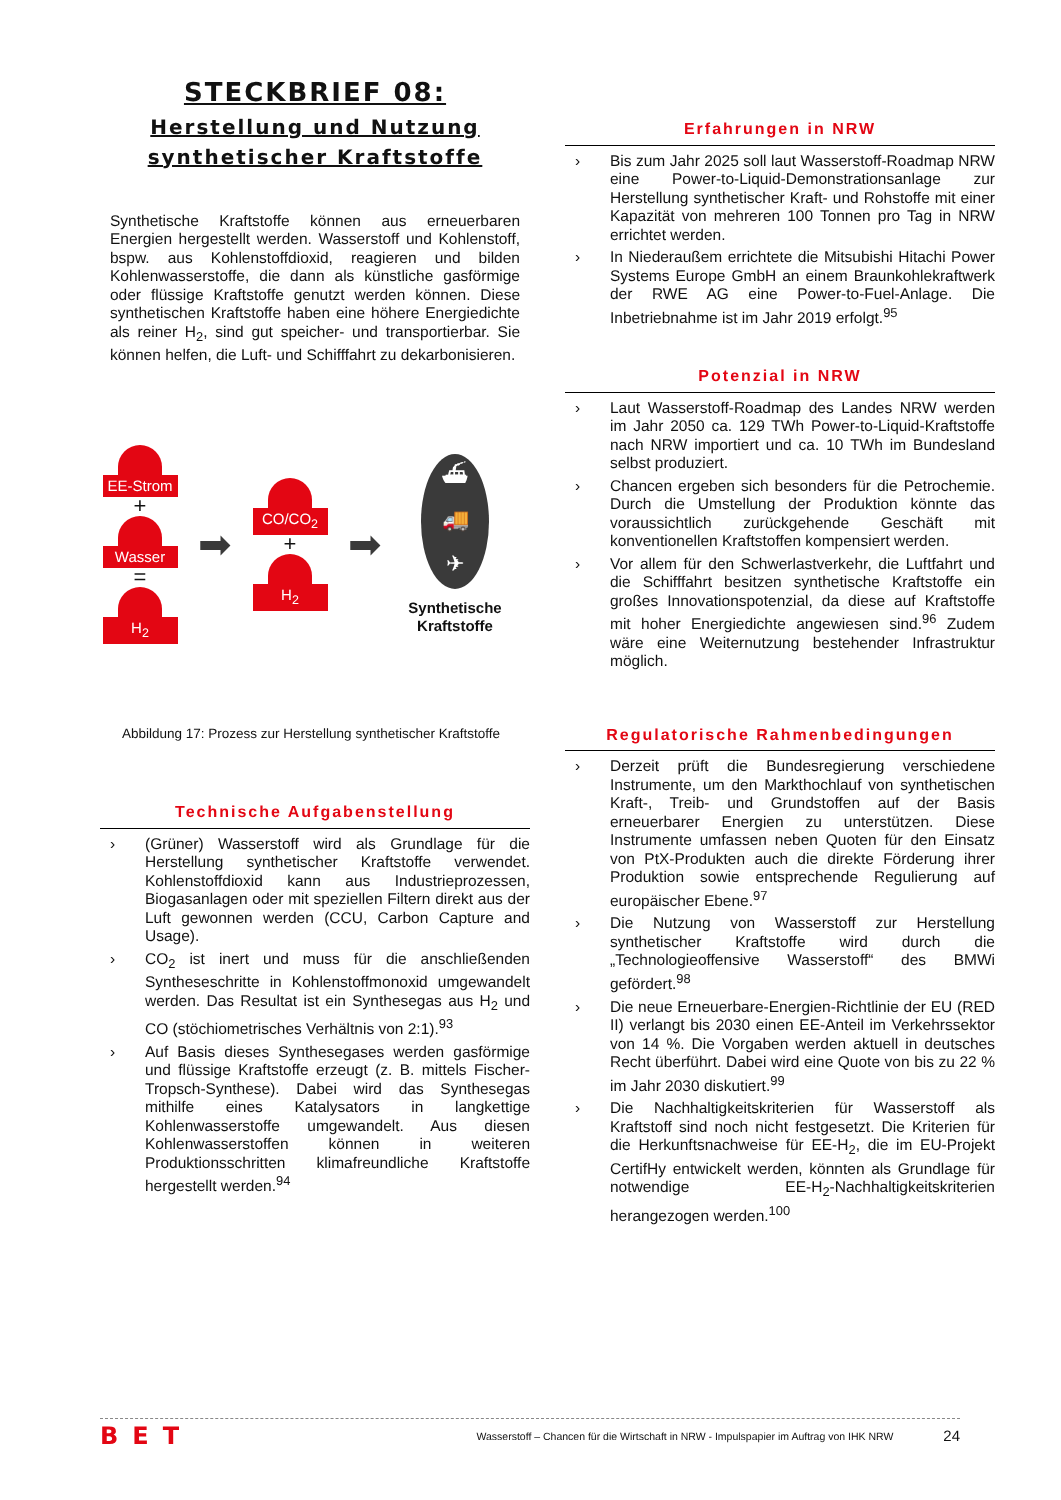STECKBRIEF 08:
Herstellung und Nutzung synthetischer Kraftstoffe
Synthetische Kraftstoffe können aus erneuerbaren Energien hergestellt werden. Wasserstoff und Kohlenstoff, bspw. aus Kohlenstoffdioxid, reagieren und bilden Kohlenwasserstoffe, die dann als künstliche gasförmige oder flüssige Kraftstoffe genutzt werden können. Diese synthetischen Kraftstoffe haben eine höhere Energiedichte als reiner H<sub>2</sub>, sind gut speicher- und transportierbar. Sie können helfen, die Luft- und Schifffahrt zu dekarbonisieren.
EE-Strom
+
Wasser
=
H<sub>2</sub>
➡
CO/CO<sub>2</sub>
+
H<sub>2</sub>
➡
⛴
🚚
✈
Synthetische Kraftstoffe
Abbildung 17: Prozess zur Herstellung synthetischer Kraftstoffe
Technische Aufgabenstellung
› (Grüner) Wasserstoff wird als Grundlage für die Herstellung synthetischer Kraftstoffe verwendet. Kohlenstoffdioxid kann aus Industrieprozessen, Biogasanlagen oder mit speziellen Filtern direkt aus der Luft gewonnen werden (CCU, Carbon Capture and Usage).
› CO<sub>2</sub> ist inert und muss für die anschließenden Syntheseschritte in Kohlenstoffmonoxid umgewandelt werden. Das Resultat ist ein Synthesegas aus H<sub>2</sub> und CO (stöchiometrisches Verhältnis von 2:1).<sup>93</sup>
› Auf Basis dieses Synthesegases werden gasförmige und flüssige Kraftstoffe erzeugt (z. B. mittels Fischer-Tropsch-Synthese). Dabei wird das Synthesegas mithilfe eines Katalysators in langkettige Kohlenwasserstoffe umgewandelt. Aus diesen Kohlenwasserstoffen können in weiteren Produktionsschritten klimafreundliche Kraftstoffe hergestellt werden.<sup>94</sup>
Erfahrungen in NRW
› Bis zum Jahr 2025 soll laut Wasserstoff-Roadmap NRW eine Power-to-Liquid-Demonstrationsanlage zur Herstellung synthetischer Kraft- und Rohstoffe mit einer Kapazität von mehreren 100 Tonnen pro Tag in NRW errichtet werden.
› In Niederaußem errichtete die Mitsubishi Hitachi Power Systems Europe GmbH an einem Braunkohlekraftwerk der RWE AG eine Power-to-Fuel-Anlage. Die Inbetriebnahme ist im Jahr 2019 erfolgt.<sup>95</sup>
Potenzial in NRW
› Laut Wasserstoff-Roadmap des Landes NRW werden im Jahr 2050 ca. 129 TWh Power-to-Liquid-Kraftstoffe nach NRW importiert und ca. 10 TWh im Bundesland selbst produziert.
› Chancen ergeben sich besonders für die Petrochemie. Durch die Umstellung der Produktion könnte das voraussichtlich zurückgehende Geschäft mit konventionellen Kraftstoffen kompensiert werden.
› Vor allem für den Schwerlastverkehr, die Luftfahrt und die Schifffahrt besitzen synthetische Kraftstoffe ein großes Innovationspotenzial, da diese auf Kraftstoffe mit hoher Energiedichte angewiesen sind.<sup>96</sup> Zudem wäre eine Weiternutzung bestehender Infrastruktur möglich.
Regulatorische Rahmenbedingungen
› Derzeit prüft die Bundesregierung verschiedene Instrumente, um den Markthochlauf von synthetischen Kraft-, Treib- und Grundstoffen auf der Basis erneuerbarer Energien zu unterstützen. Diese Instrumente umfassen neben Quoten für den Einsatz von PtX-Produkten auch die direkte Förderung ihrer Produktion sowie entsprechende Regulierung auf europäischer Ebene.<sup>97</sup>
› Die Nutzung von Wasserstoff zur Herstellung synthetischer Kraftstoffe wird durch die „Technologieoffensive Wasserstoff“ des BMWi gefördert.<sup>98</sup>
› Die neue Erneuerbare-Energien-Richtlinie der EU (RED II) verlangt bis 2030 einen EE-Anteil im Verkehrssektor von 14 %. Die Vorgaben werden aktuell in deutsches Recht überführt. Dabei wird eine Quote von bis zu 22 % im Jahr 2030 diskutiert.<sup>99</sup>
› Die Nachhaltigkeitskriterien für Wasserstoff als Kraftstoff sind noch nicht festgesetzt. Die Kriterien für die Herkunftsnachweise für EE-H<sub>2</sub>, die im EU-Projekt CertifHy entwickelt werden, könnten als Grundlage für notwendige EE-H<sub>2</sub>-Nachhaltigkeitskriterien herangezogen werden.<sup>100</sup>
BET Wasserstoff – Chancen für die Wirtschaft in NRW - Impulspapier im Auftrag von IHK NRW 24